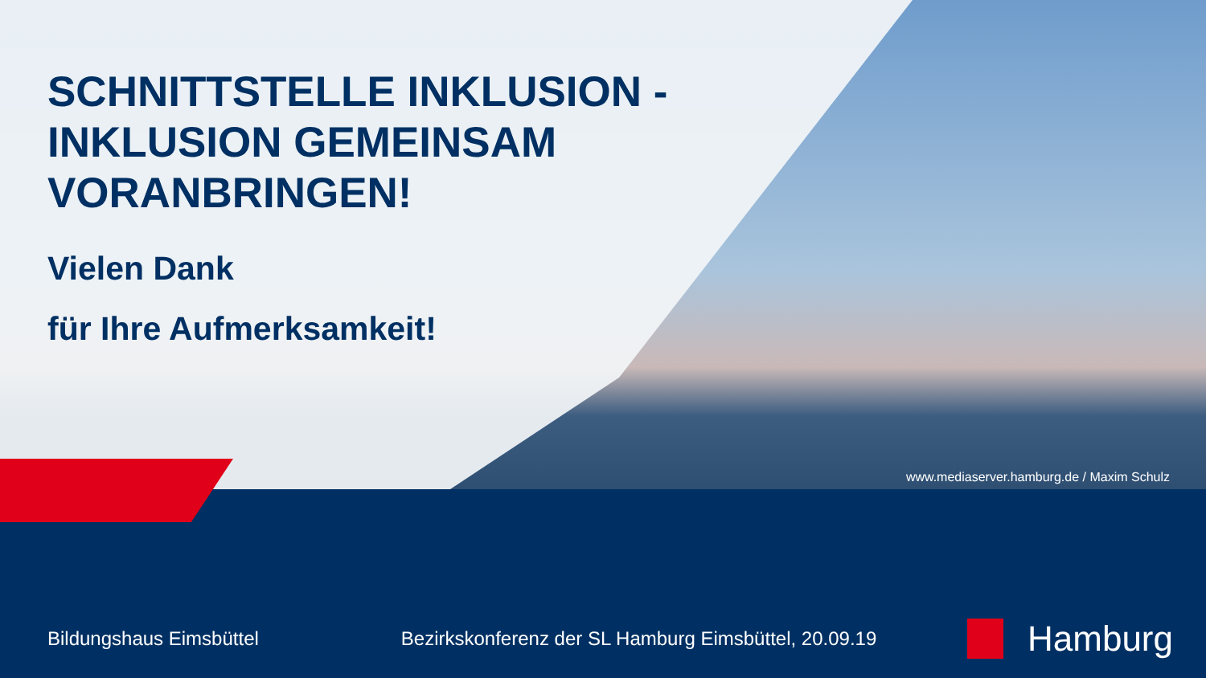SCHNITTSTELLE INKLUSION -
INKLUSION GEMEINSAM
VORANBRINGEN!
Vielen Dank
für Ihre Aufmerksamkeit!
www.mediaserver.hamburg.de / Maxim Schulz
Bildungshaus Eimsbüttel Bezirkskonferenz der SL Hamburg Eimsbüttel, 20.09.19 Hamburg